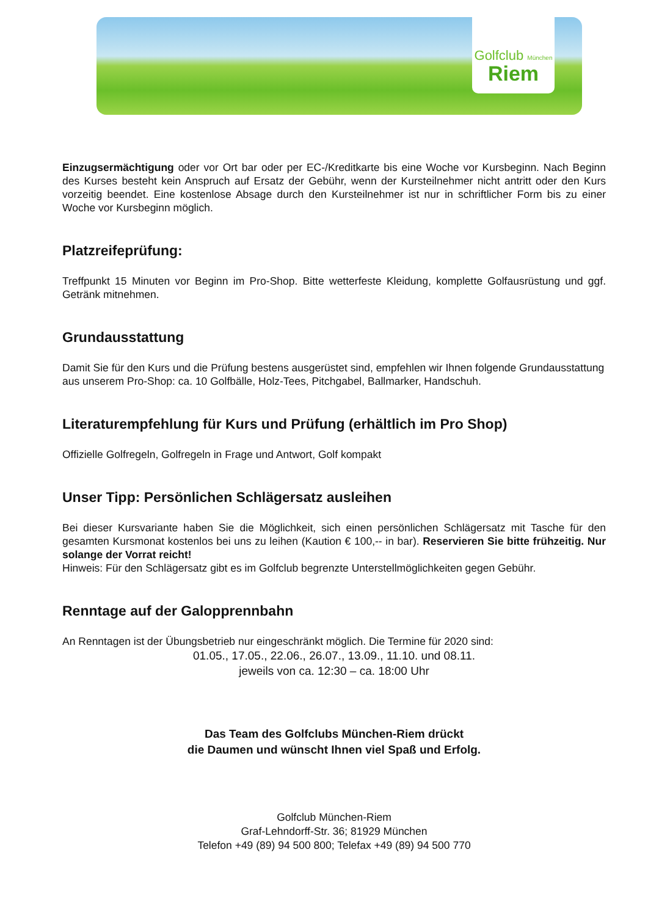Golfclub München
Riem
Einzugsermächtigung oder vor Ort bar oder per EC-/Kreditkarte bis eine Woche vor Kursbeginn. Nach Beginn des Kurses besteht kein Anspruch auf Ersatz der Gebühr, wenn der Kursteilnehmer nicht antritt oder den Kurs vorzeitig beendet. Eine kostenlose Absage durch den Kursteilnehmer ist nur in schriftlicher Form bis zu einer Woche vor Kursbeginn möglich.
Platzreifeprüfung:
Treffpunkt 15 Minuten vor Beginn im Pro-Shop. Bitte wetterfeste Kleidung, komplette Golfausrüstung und ggf. Getränk mitnehmen.
Grundausstattung
Damit Sie für den Kurs und die Prüfung bestens ausgerüstet sind, empfehlen wir Ihnen folgende Grundausstattung aus unserem Pro-Shop: ca. 10 Golfbälle, Holz-Tees, Pitchgabel, Ballmarker, Handschuh.
Literaturempfehlung für Kurs und Prüfung (erhältlich im Pro Shop)
Offizielle Golfregeln, Golfregeln in Frage und Antwort, Golf kompakt
Unser Tipp: Persönlichen Schlägersatz ausleihen
Bei dieser Kursvariante haben Sie die Möglichkeit, sich einen persönlichen Schlägersatz mit Tasche für den gesamten Kursmonat kostenlos bei uns zu leihen (Kaution € 100,-- in bar). Reservieren Sie bitte frühzeitig. Nur solange der Vorrat reicht!
Hinweis: Für den Schlägersatz gibt es im Golfclub begrenzte Unterstellmöglichkeiten gegen Gebühr.
Renntage auf der Galopprennbahn
An Renntagen ist der Übungsbetrieb nur eingeschränkt möglich. Die Termine für 2020 sind:
01.05., 17.05., 22.06., 26.07., 13.09., 11.10. und 08.11.
jeweils von ca. 12:30 – ca. 18:00 Uhr
Das Team des Golfclubs München-Riem drückt
die Daumen und wünscht Ihnen viel Spaß und Erfolg.
Golfclub München-Riem
Graf-Lehndorff-Str. 36; 81929 München
Telefon +49 (89) 94 500 800; Telefax +49 (89) 94 500 770